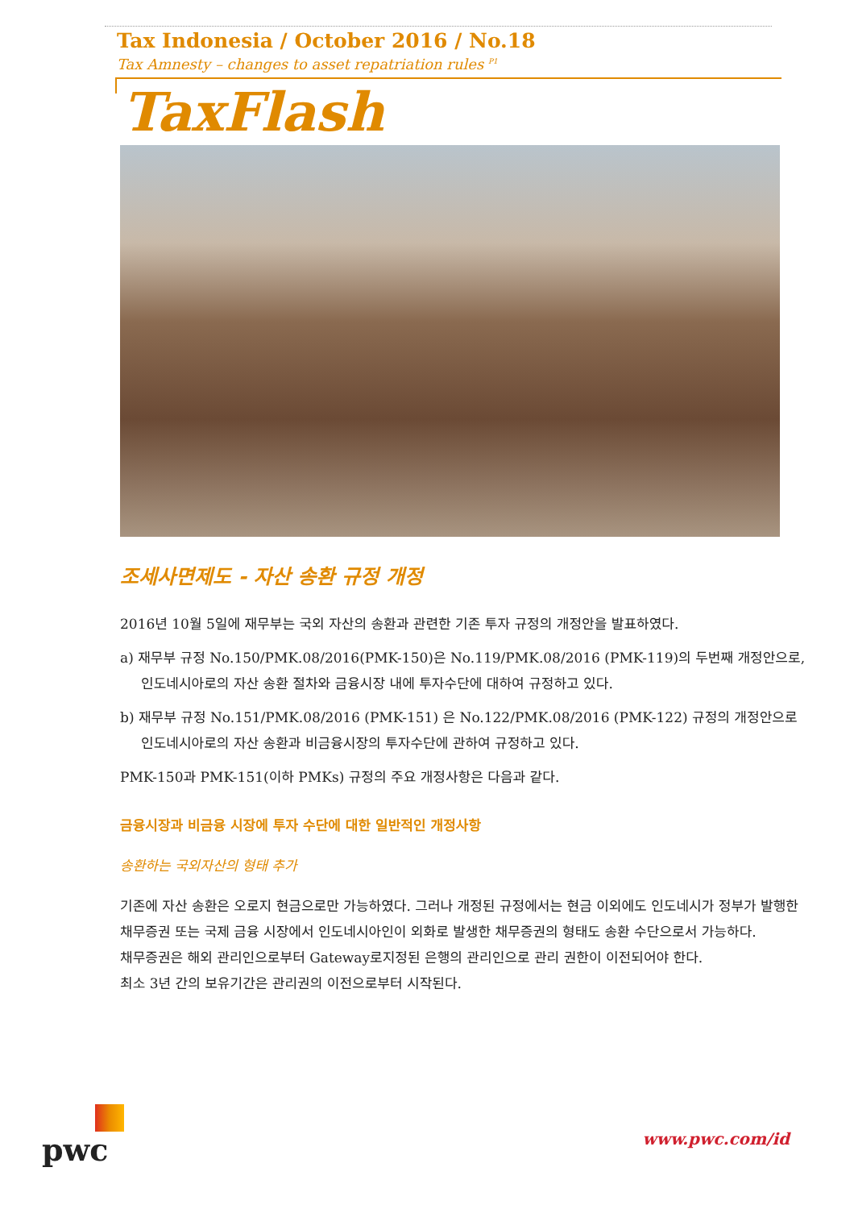Tax Indonesia / October 2016 / No.18
Tax Amnesty – changes to asset repatriation rules <sup>P1</sup>
TaxFlash
조세사면제도 - 자산 송환 규정 개정
2016년 10월 5일에 재무부는 국외 자산의 송환과 관련한 기존 투자 규정의 개정안을 발표하였다.
a) 재무부 규정 No.150/PMK.08/2016(PMK-150)은 No.119/PMK.08/2016 (PMK-119)의 두번째 개정안으로, 인도네시아로의 자산 송환 절차와 금융시장 내에 투자수단에 대하여 규정하고 있다.
b) 재무부 규정 No.151/PMK.08/2016 (PMK-151) 은 No.122/PMK.08/2016 (PMK-122) 규정의 개정안으로 인도네시아로의 자산 송환과 비금융시장의 투자수단에 관하여 규정하고 있다.
PMK-150과 PMK-151(이하 PMKs) 규정의 주요 개정사항은 다음과 같다.
금융시장과 비금융 시장에 투자 수단에 대한 일반적인 개정사항
송환하는 국외자산의 형태 추가
기존에 자산 송환은 오로지 현금으로만 가능하였다. 그러나 개정된 규정에서는 현금 이외에도 인도네시가 정부가 발행한 채무증권 또는 국제 금융 시장에서 인도네시아인이 외화로 발생한 채무증권의 형태도 송환 수단으로서 가능하다.
채무증권은 해외 관리인으로부터 Gateway로지정된 은행의 관리인으로 관리 권한이 이전되어야 한다.
최소 3년 간의 보유기간은 관리권의 이전으로부터 시작된다.
pwc
www.pwc.com/id